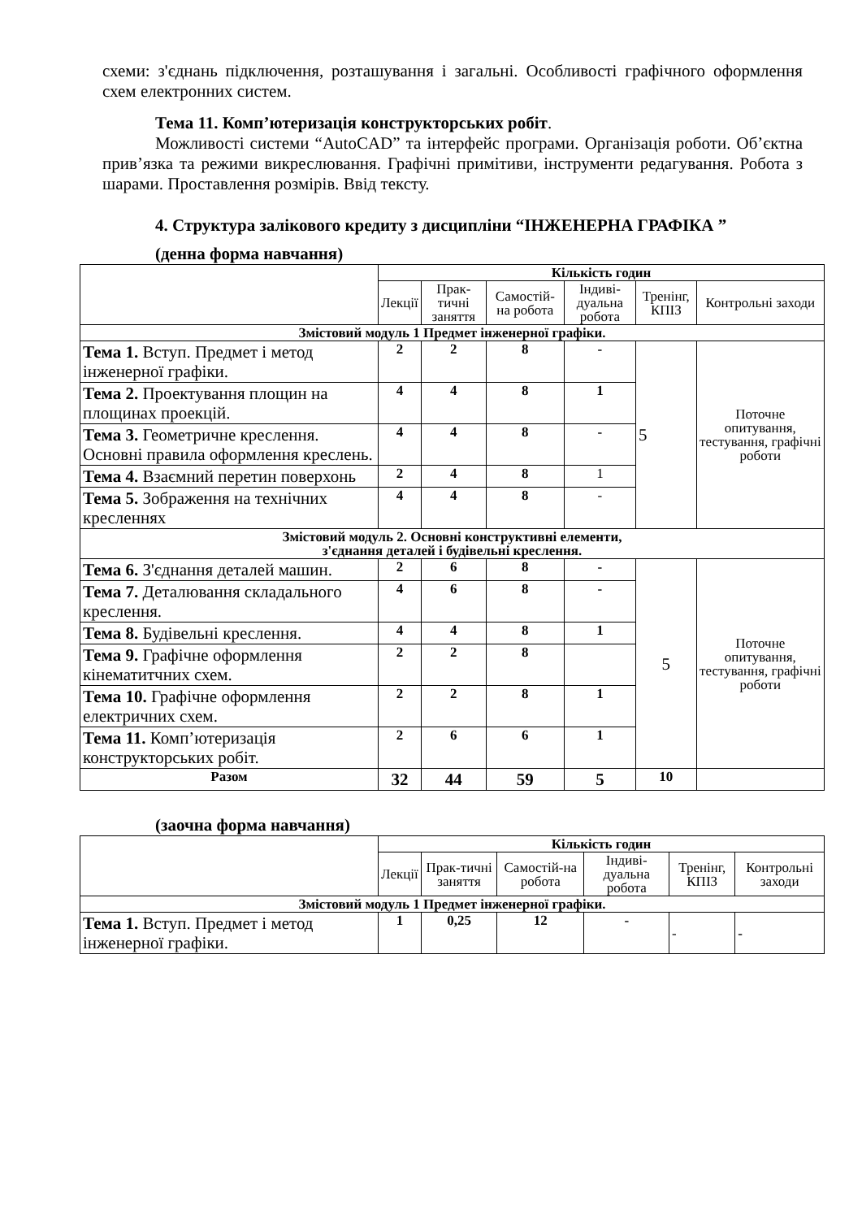схеми: з'єднань підключення, розташування і загальні. Особливості графічного оформлення схем електронних систем.
Тема 11. Комп’ютеризація конструкторських робіт.
Можливості системи “AutoCAD” та інтерфейс програми. Організація роботи. Об’єктна прив’язка та режими викреслювання. Графічні примітиви, інструменти редагування. Робота з шарами. Проставлення розмірів. Ввід тексту.
4. Структура залікового кредиту з дисципліни “ІНЖЕНЕРНА ГРАФІКА ”
(денна форма навчання)
| | Кількість годин | | | | | |
| | Лекції | Прак-тичні заняття | Самостій-на робота | Індиві-дуальна робота | Тренінг, КПІЗ | Контрольні заходи |
| Змістовий модуль 1 Предмет інженерної графіки. | | | | | | |
| Тема 1. Вступ. Предмет і метод інженерної графіки. | 2 | 2 | 8 | - | 5 | Поточне опитування, тестування, графічні роботи |
| Тема 2. Проектування площин на площинах проекцій. | 4 | 4 | 8 | 1 | | |
| Тема 3. Геометричне креслення. Основні правила оформлення креслень. | 4 | 4 | 8 | - | | |
| Тема 4. Взаємний перетин поверхонь | 2 | 4 | 8 | 1 | | |
| Тема 5. Зображення на технічних кресленнях | 4 | 4 | 8 | - | | |
| Змістовий модуль 2. Основні конструктивні елементи, з'єднання деталей і будівельні креслення. | | | | | | |
| Тема 6. З'єднання деталей машин. | 2 | 6 | 8 | - | 5 | Поточне опитування, тестування, графічні роботи |
| Тема 7. Деталювання складального креслення. | 4 | 6 | 8 | - | | |
| Тема 8. Будівельні креслення. | 4 | 4 | 8 | 1 | | |
| Тема 9. Графічне оформлення кінематитчних схем. | 2 | 2 | 8 | | | |
| Тема 10. Графічне оформлення електричних схем. | 2 | 2 | 8 | 1 | | |
| Тема 11. Комп’ютеризація конструкторських робіт. | 2 | 6 | 6 | 1 | | |
| Разом | 32 | 44 | 59 | 5 | 10 | |
(заочна форма навчання)
| | Кількість годин | | | | | |
| | Лекції | Прак-тичні заняття | Самостій-на робота | Індиві-дуальна робота | Тренінг, КПІЗ | Контрольні заходи |
| Змістовий модуль 1 Предмет інженерної графіки. | | | | | | |
| Тема 1. Вступ. Предмет і метод інженерної графіки. | 1 | 0,25 | 12 | - | - | - |